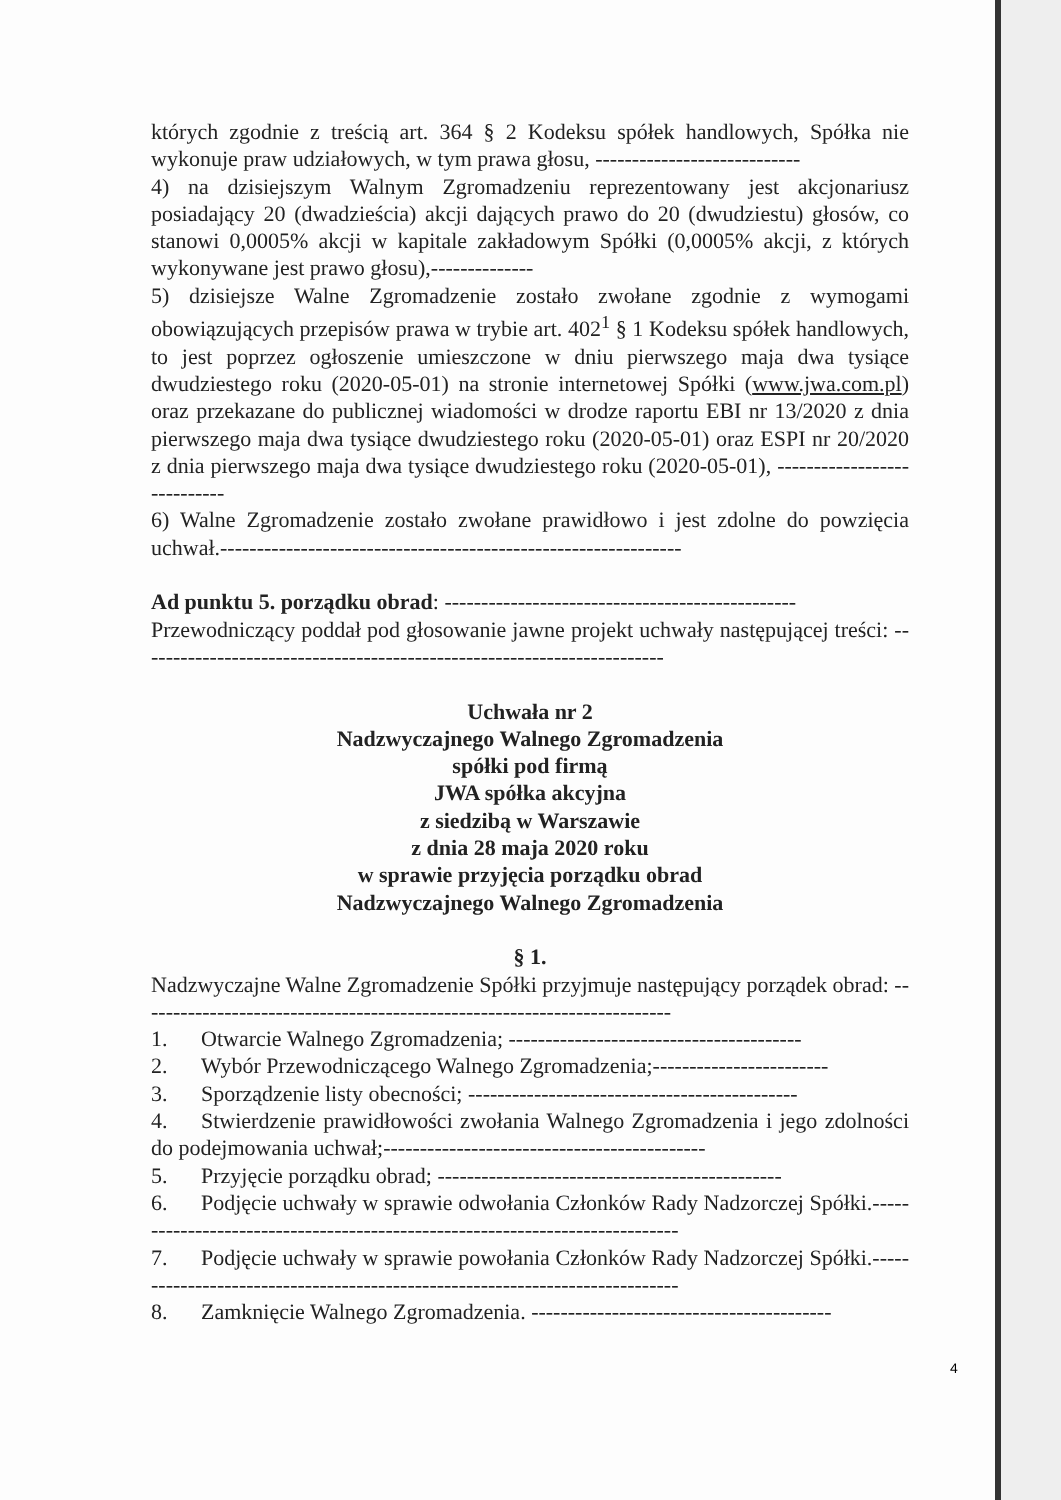których zgodnie z treścią art. 364 § 2 Kodeksu spółek handlowych, Spółka nie wykonuje praw udziałowych, w tym prawa głosu, ----------------------------
4) na dzisiejszym Walnym Zgromadzeniu reprezentowany jest akcjonariusz posiadający 20 (dwadzieścia) akcji dających prawo do 20 (dwudziestu) głosów, co stanowi 0,0005% akcji w kapitale zakładowym Spółki (0,0005% akcji, z których wykonywane jest prawo głosu),--------------
5) dzisiejsze Walne Zgromadzenie zostało zwołane zgodnie z wymogami obowiązujących przepisów prawa w trybie art. 402<sup>1</sup> § 1 Kodeksu spółek handlowych, to jest poprzez ogłoszenie umieszczone w dniu pierwszego maja dwa tysiące dwudziestego roku (2020-05-01) na stronie internetowej Spółki (www.jwa.com.pl) oraz przekazane do publicznej wiadomości w drodze raportu EBI nr 13/2020 z dnia pierwszego maja dwa tysiące dwudziestego roku (2020-05-01) oraz ESPI nr 20/2020 z dnia pierwszego maja dwa tysiące dwudziestego roku (2020-05-01), ----------------------------
6) Walne Zgromadzenie zostało zwołane prawidłowo i jest zdolne do powzięcia uchwał.---------------------------------------------------------------
Ad punktu 5. porządku obrad: ------------------------------------------------
Przewodniczący poddał pod głosowanie jawne projekt uchwały następującej treści: ------------------------------------------------------------------------
Uchwała nr 2
Nadzwyczajnego Walnego Zgromadzenia
spółki pod firmą
JWA spółka akcyjna
z siedzibą w Warszawie
z dnia 28 maja 2020 roku
w sprawie przyjęcia porządku obrad
Nadzwyczajnego Walnego Zgromadzenia
§ 1.
Nadzwyczajne Walne Zgromadzenie Spółki przyjmuje następujący porządek obrad: -------------------------------------------------------------------------
1. Otwarcie Walnego Zgromadzenia; ----------------------------------------
2. Wybór Przewodniczącego Walnego Zgromadzenia;------------------------
3. Sporządzenie listy obecności; ---------------------------------------------
4. Stwierdzenie prawidłowości zwołania Walnego Zgromadzenia i jego zdolności do podejmowania uchwał;--------------------------------------------
5. Przyjęcie porządku obrad; -----------------------------------------------
6. Podjęcie uchwały w sprawie odwołania Członków Rady Nadzorczej Spółki.-----------------------------------------------------------------------------
7. Podjęcie uchwały w sprawie powołania Członków Rady Nadzorczej Spółki.-----------------------------------------------------------------------------
8. Zamknięcie Walnego Zgromadzenia. -----------------------------------------
4